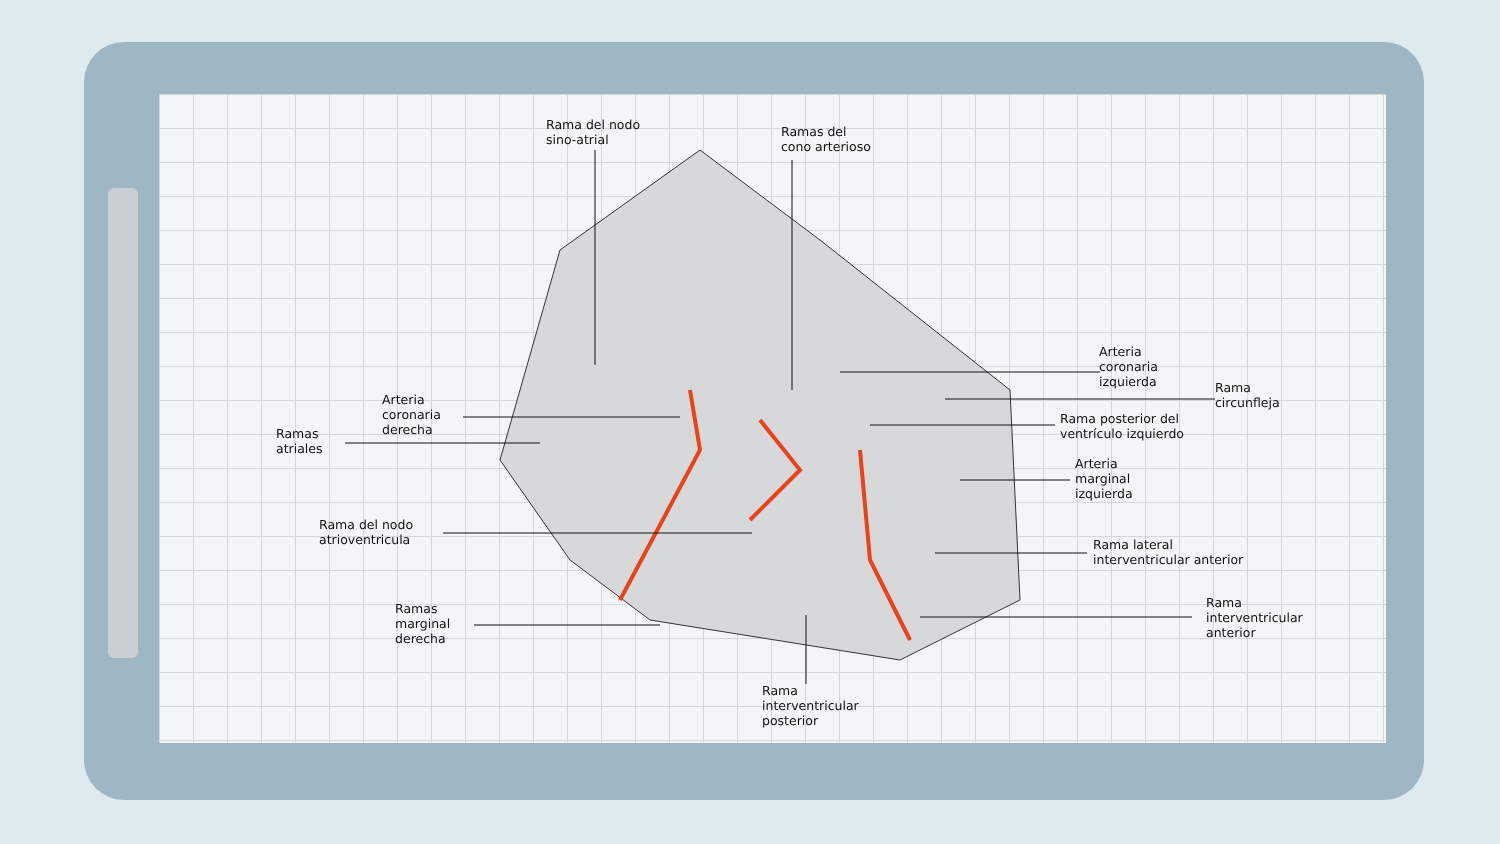Rama del nodo
sino-atrial
Ramas del
cono arterioso
Arteria
coronaria
izquierda
Rama
circunfleja
Rama posterior del
ventrículo izquierdo
Arteria
marginal
izquierda
Rama lateral
interventricular anterior
Rama
interventricular
anterior
Arteria
coronaria
derecha
Ramas
atriales
Rama del nodo
atrioventricula
Ramas
marginal
derecha
Rama
interventricular
posterior